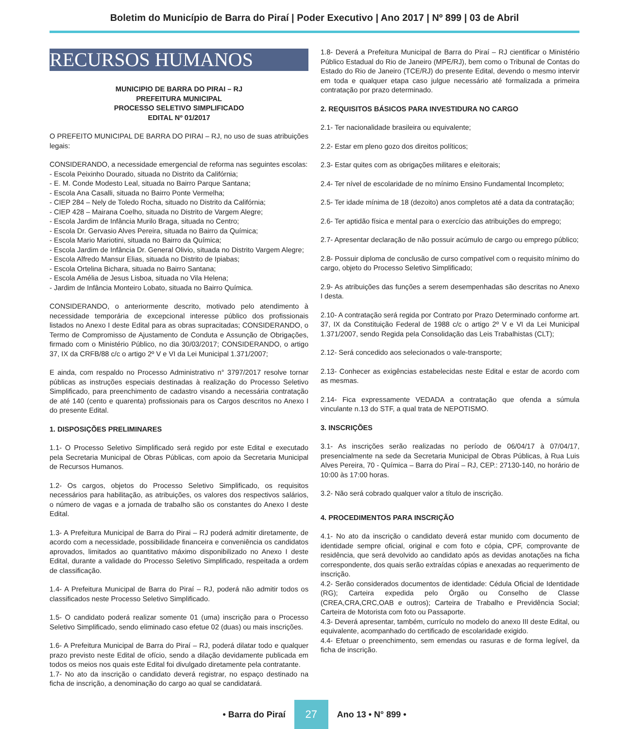Boletim do Município de Barra do Piraí | Poder Executivo | Ano 2017 | Nº 899 | 03 de Abril
RECURSOS HUMANOS
MUNICIPIO DE BARRA DO PIRAI – RJ
PREFEITURA MUNICIPAL
PROCESSO SELETIVO SIMPLIFICADO
EDITAL Nº 01/2017
O PREFEITO MUNICIPAL DE BARRA DO PIRAI – RJ, no uso de suas atribuições legais:
CONSIDERANDO, a necessidade emergencial de reforma nas seguintes escolas:
- Escola Peixinho Dourado, situada no Distrito da Califórnia;
- E. M. Conde Modesto Leal, situada no Bairro Parque Santana;
- Escola Ana Casalli, situada no Bairro Ponte Vermelha;
- CIEP 284 – Nely de Toledo Rocha, situado no Distrito da Califórnia;
- CIEP 428 – Mairana Coelho, situada no Distrito de Vargem Alegre;
- Escola Jardim de Infância Murilo Braga, situada no Centro;
- Escola Dr. Gervasio Alves Pereira, situada no Bairro da Química;
- Escola Mario Mariotini, situada no Bairro da Química;
- Escola Jardim de Infância Dr. General Olivio, situada no Distrito Vargem Alegre;
- Escola Alfredo Mansur Elias, situada no Distrito de Ipiabas;
- Escola Ortelina Bichara, situada no Bairro Santana;
- Escola Amélia de Jesus Lisboa, situada no Vila Helena;
- Jardim de Infância Monteiro Lobato, situada no Bairro Química.
CONSIDERANDO, o anteriormente descrito, motivado pelo atendimento à necessidade temporária de excepcional interesse público dos profissionais listados no Anexo I deste Edital para as obras supracitadas; CONSIDERANDO, o Termo de Compromisso de Ajustamento de Conduta e Assunção de Obrigações, firmado com o Ministério Público, no dia 30/03/2017; CONSIDERANDO, o artigo 37, IX da CRFB/88 c/c o artigo 2º V e VI da Lei Municipal 1.371/2007;
E ainda, com respaldo no Processo Administrativo n° 3797/2017 resolve tornar públicas as instruções especiais destinadas à realização do Processo Seletivo Simplificado, para preenchimento de cadastro visando a necessária contratação de até 140 (cento e quarenta) profissionais para os Cargos descritos no Anexo I do presente Edital.
1. DISPOSIÇÕES PRELIMINARES
1.1- O Processo Seletivo Simplificado será regido por este Edital e executado pela Secretaria Municipal de Obras Públicas, com apoio da Secretaria Municipal de Recursos Humanos.
1.2- Os cargos, objetos do Processo Seletivo Simplificado, os requisitos necessários para habilitação, as atribuições, os valores dos respectivos salários, o número de vagas e a jornada de trabalho são os constantes do Anexo I deste Edital.
1.3- A Prefeitura Municipal de Barra do Pirai – RJ poderá admitir diretamente, de acordo com a necessidade, possibilidade financeira e conveniência os candidatos aprovados, limitados ao quantitativo máximo disponibilizado no Anexo I deste Edital, durante a validade do Processo Seletivo Simplificado, respeitada a ordem de classificação.
1.4- A Prefeitura Municipal de Barra do Piraí – RJ, poderá não admitir todos os classificados neste Processo Seletivo Simplificado.
1.5- O candidato poderá realizar somente 01 (uma) inscrição para o Processo Seletivo Simplificado, sendo eliminado caso efetue 02 (duas) ou mais inscrições.
1.6- A Prefeitura Municipal de Barra do Piraí – RJ, poderá dilatar todo e qualquer prazo previsto neste Edital de ofício, sendo a dilação devidamente publicada em todos os meios nos quais este Edital foi divulgado diretamente pela contratante.
1.7- No ato da inscrição o candidato deverá registrar, no espaço destinado na ficha de inscrição, a denominação do cargo ao qual se candidatará.
1.8- Deverá a Prefeitura Municipal de Barra do Piraí – RJ cientificar o Ministério Público Estadual do Rio de Janeiro (MPE/RJ), bem como o Tribunal de Contas do Estado do Rio de Janeiro (TCE/RJ) do presente Edital, devendo o mesmo intervir em toda e qualquer etapa caso julgue necessário até formalizada a primeira contratação por prazo determinado.
2. REQUISITOS BÁSICOS PARA INVESTIDURA NO CARGO
2.1- Ter nacionalidade brasileira ou equivalente;
2.2- Estar em pleno gozo dos direitos políticos;
2.3- Estar quites com as obrigações militares e eleitorais;
2.4- Ter nível de escolaridade de no mínimo Ensino Fundamental Incompleto;
2.5- Ter idade mínima de 18 (dezoito) anos completos até a data da contratação;
2.6- Ter aptidão física e mental para o exercício das atribuições do emprego;
2.7- Apresentar declaração de não possuir acúmulo de cargo ou emprego público;
2.8- Possuir diploma de conclusão de curso compatível com o requisito mínimo do cargo, objeto do Processo Seletivo Simplificado;
2.9- As atribuições das funções a serem desempenhadas são descritas no Anexo I desta.
2.10- A contratação será regida por Contrato por Prazo Determinado conforme art. 37, IX da Constituição Federal de 1988 c/c o artigo 2º V e VI da Lei Municipal 1.371/2007, sendo Regida pela Consolidação das Leis Trabalhistas (CLT);
2.12- Será concedido aos selecionados o vale-transporte;
2.13- Conhecer as exigências estabelecidas neste Edital e estar de acordo com as mesmas.
2.14- Fica expressamente VEDADA a contratação que ofenda a súmula vinculante n.13 do STF, a qual trata de NEPOTISMO.
3. INSCRIÇÕES
3.1- As inscrições serão realizadas no período de 06/04/17 à 07/04/17, presencialmente na sede da Secretaria Municipal de Obras Públicas, à Rua Luis Alves Pereira, 70 - Química – Barra do Piraí – RJ, CEP.: 27130-140, no horário de 10:00 às 17:00 horas.
3.2- Não será cobrado qualquer valor a título de inscrição.
4. PROCEDIMENTOS PARA INSCRIÇÃO
4.1- No ato da inscrição o candidato deverá estar munido com documento de identidade sempre oficial, original e com foto e cópia, CPF, comprovante de residência, que será devolvido ao candidato após as devidas anotações na ficha correspondente, dos quais serão extraídas cópias e anexadas ao requerimento de inscrição.
4.2- Serão considerados documentos de identidade: Cédula Oficial de Identidade (RG); Carteira expedida pelo Órgão ou Conselho de Classe (CREA,CRA,CRC,OAB e outros); Carteira de Trabalho e Previdência Social; Carteira de Motorista com foto ou Passaporte.
4.3- Deverá apresentar, também, currículo no modelo do anexo III deste Edital, ou equivalente, acompanhado do certificado de escolaridade exigido.
4.4- Efetuar o preenchimento, sem emendas ou rasuras e de forma legível, da ficha de inscrição.
• Barra do Piraí 27 Ano 13 • N° 899 •